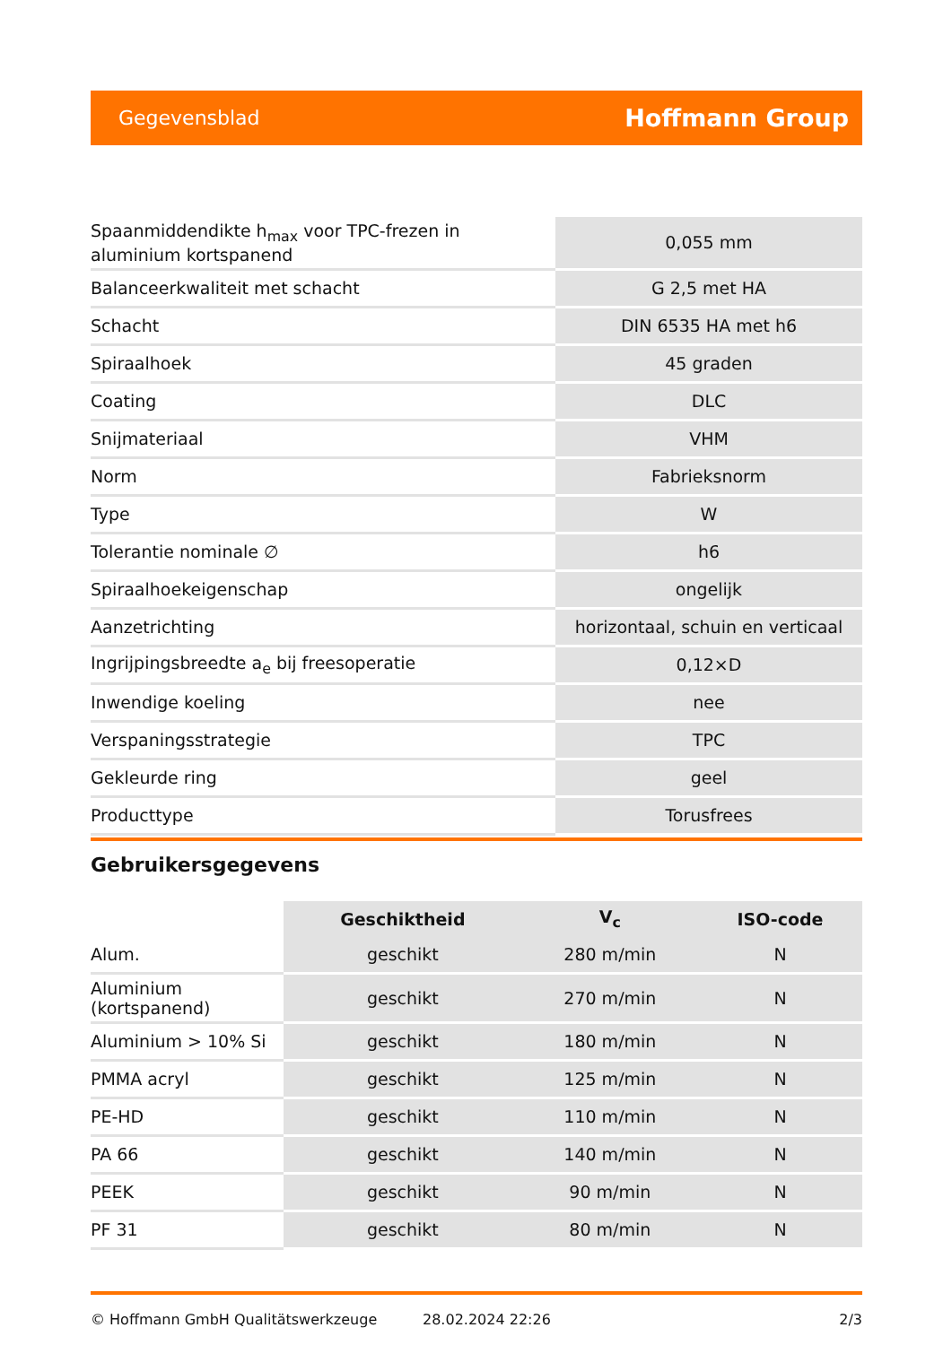Gegevensblad Hoffmann Group
| Spaanmiddendikte h<sub>max</sub> voor TPC-frezen in aluminium kortspanend | 0,055 mm |
| Balanceerkwaliteit met schacht | G 2,5 met HA |
| Schacht | DIN 6535 HA met h6 |
| Spiraalhoek | 45 graden |
| Coating | DLC |
| Snijmateriaal | VHM |
| Norm | Fabrieksnorm |
| Type | W |
| Tolerantie nominale ∅ | h6 |
| Spiraalhoekeigenschap | ongelijk |
| Aanzetrichting | horizontaal, schuin en verticaal |
| Ingrijpingsbreedte a<sub>e</sub> bij freesoperatie | 0,12×D |
| Inwendige koeling | nee |
| Verspaningsstrategie | TPC |
| Gekleurde ring | geel |
| Producttype | Torusfrees |
Gebruikersgegevens
| | Geschiktheid | V<sub>c</sub> | ISO-code |
| --- | --- | --- | --- |
| Alum. | geschikt | 280 m/min | N |
| Aluminium (kortspanend) | geschikt | 270 m/min | N |
| Aluminium > 10% Si | geschikt | 180 m/min | N |
| PMMA acryl | geschikt | 125 m/min | N |
| PE-HD | geschikt | 110 m/min | N |
| PA 66 | geschikt | 140 m/min | N |
| PEEK | geschikt | 90 m/min | N |
| PF 31 | geschikt | 80 m/min | N |
© Hoffmann GmbH Qualitätswerkzeuge 28.02.2024 22:26 2/3